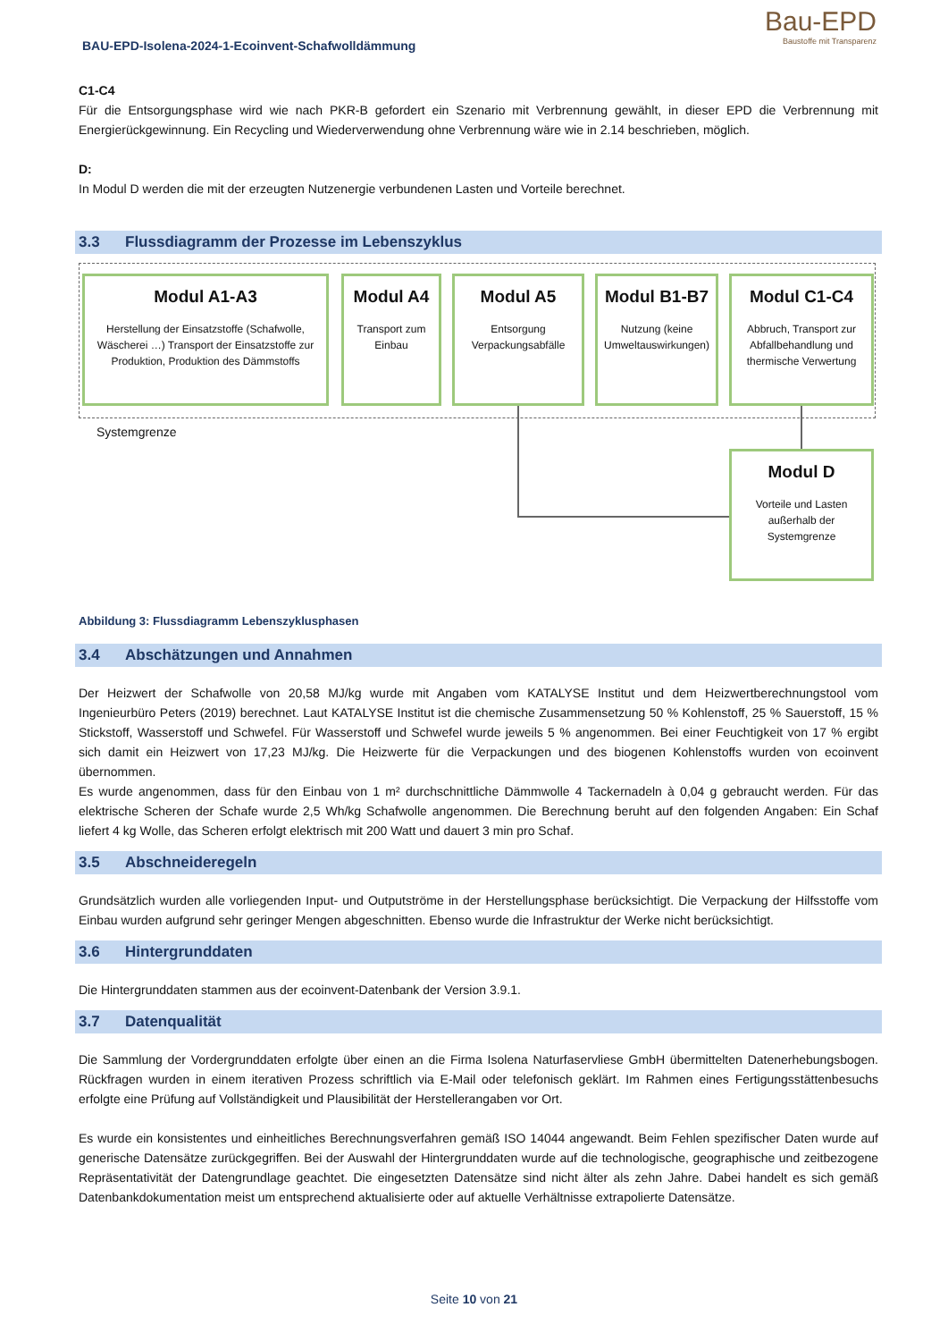BAU-EPD-Isolena-2024-1-Ecoinvent-Schafwolldämmung
Bau-EPD
Baustoffe mit Transparenz
C1-C4
Für die Entsorgungsphase wird wie nach PKR-B gefordert ein Szenario mit Verbrennung gewählt, in dieser EPD die Verbrennung mit Energierückgewinnung. Ein Recycling und Wiederverwendung ohne Verbrennung wäre wie in 2.14 beschrieben, möglich.
D:
In Modul D werden die mit der erzeugten Nutzenergie verbundenen Lasten und Vorteile berechnet.
3.3 Flussdiagramm der Prozesse im Lebenszyklus
Modul A1-A3
Herstellung der Einsatzstoffe (Schafwolle, Wäscherei …) Transport der Einsatzstoffe zur Produktion, Produktion des Dämmstoffs
Modul A4
Transport zum Einbau
Modul A5
Entsorgung Verpackungsabfälle
Modul B1-B7
Nutzung (keine Umweltauswirkungen)
Modul C1-C4
Abbruch, Transport zur Abfallbehandlung und thermische Verwertung
Systemgrenze
Modul D
Vorteile und Lasten außerhalb der Systemgrenze
Abbildung 3: Flussdiagramm Lebenszyklusphasen
3.4 Abschätzungen und Annahmen
Der Heizwert der Schafwolle von 20,58 MJ/kg wurde mit Angaben vom KATALYSE Institut und dem Heizwertberechnungstool vom Ingenieurbüro Peters (2019) berechnet. Laut KATALYSE Institut ist die chemische Zusammensetzung 50 % Kohlenstoff, 25 % Sauerstoff, 15 % Stickstoff, Wasserstoff und Schwefel. Für Wasserstoff und Schwefel wurde jeweils 5 % angenommen. Bei einer Feuchtigkeit von 17 % ergibt sich damit ein Heizwert von 17,23 MJ/kg. Die Heizwerte für die Verpackungen und des biogenen Kohlenstoffs wurden von ecoinvent übernommen.
Es wurde angenommen, dass für den Einbau von 1 m² durchschnittliche Dämmwolle 4 Tackernadeln à 0,04 g gebraucht werden. Für das elektrische Scheren der Schafe wurde 2,5 Wh/kg Schafwolle angenommen. Die Berechnung beruht auf den folgenden Angaben: Ein Schaf liefert 4 kg Wolle, das Scheren erfolgt elektrisch mit 200 Watt und dauert 3 min pro Schaf.
3.5 Abschneideregeln
Grundsätzlich wurden alle vorliegenden Input- und Outputströme in der Herstellungsphase berücksichtigt. Die Verpackung der Hilfsstoffe vom Einbau wurden aufgrund sehr geringer Mengen abgeschnitten. Ebenso wurde die Infrastruktur der Werke nicht berücksichtigt.
3.6 Hintergrunddaten
Die Hintergrunddaten stammen aus der ecoinvent-Datenbank der Version 3.9.1.
3.7 Datenqualität
Die Sammlung der Vordergrunddaten erfolgte über einen an die Firma Isolena Naturfaservliese GmbH übermittelten Datenerhebungsbogen. Rückfragen wurden in einem iterativen Prozess schriftlich via E-Mail oder telefonisch geklärt. Im Rahmen eines Fertigungsstättenbesuchs erfolgte eine Prüfung auf Vollständigkeit und Plausibilität der Herstellerangaben vor Ort.
Es wurde ein konsistentes und einheitliches Berechnungsverfahren gemäß ISO 14044 angewandt. Beim Fehlen spezifischer Daten wurde auf generische Datensätze zurückgegriffen. Bei der Auswahl der Hintergrunddaten wurde auf die technologische, geographische und zeitbezogene Repräsentativität der Datengrundlage geachtet. Die eingesetzten Datensätze sind nicht älter als zehn Jahre. Dabei handelt es sich gemäß Datenbankdokumentation meist um entsprechend aktualisierte oder auf aktuelle Verhältnisse extrapolierte Datensätze.
Seite 10 von 21